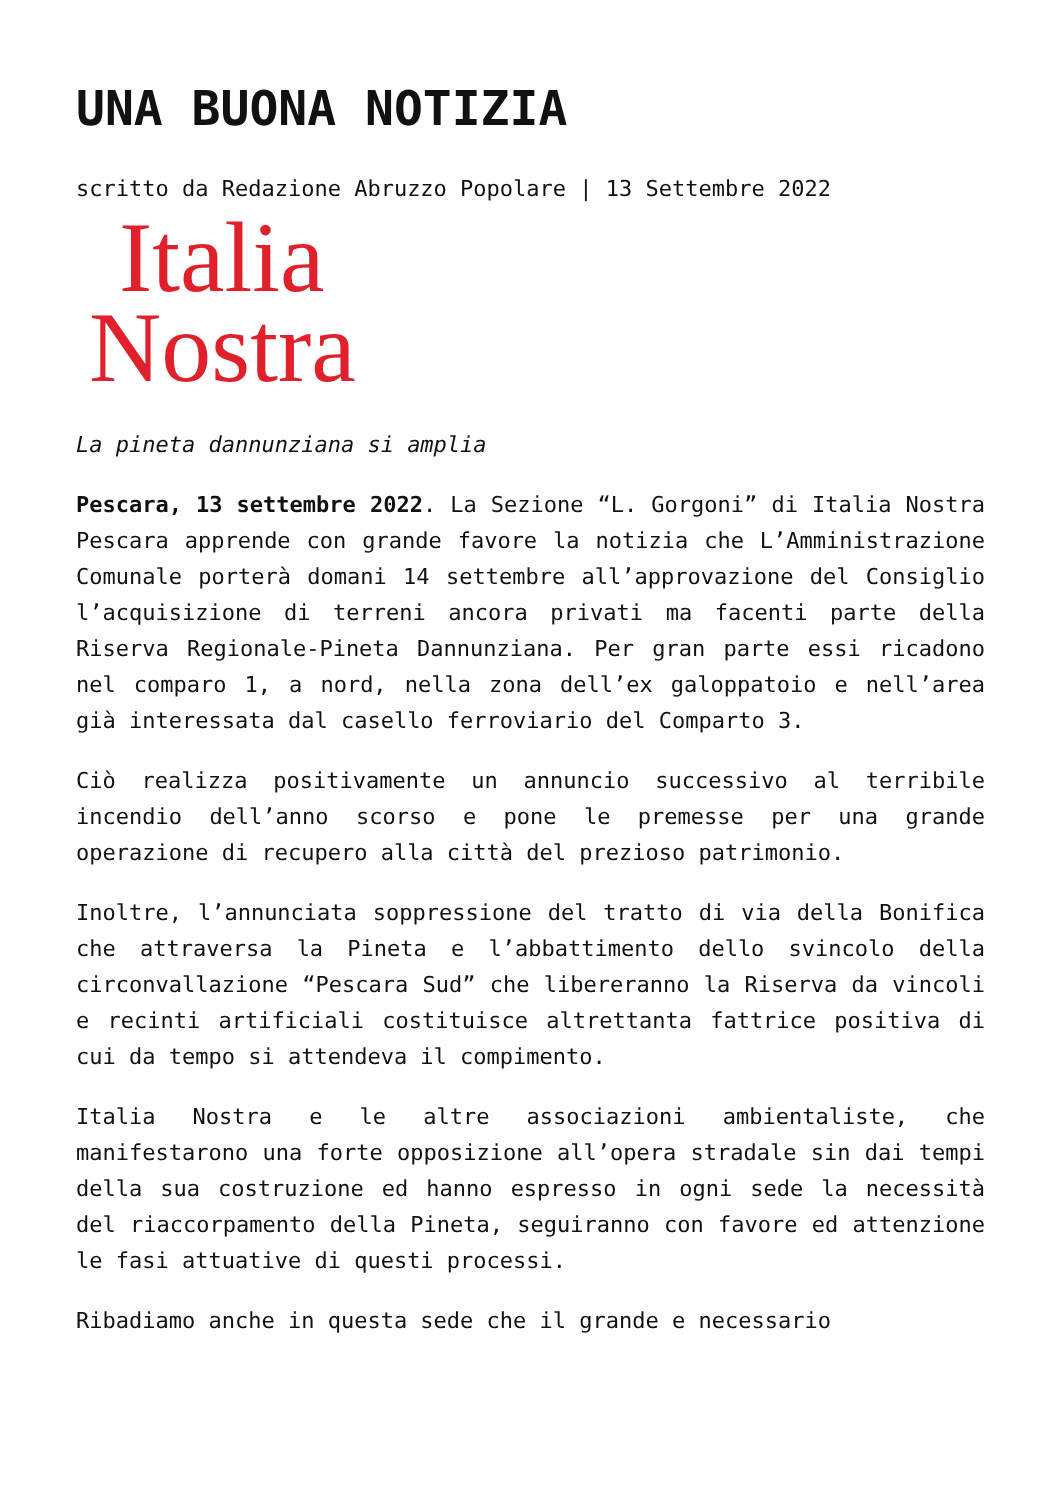UNA BUONA NOTIZIA
scritto da Redazione Abruzzo Popolare | 13 Settembre 2022
Italia
Nostra
La pineta dannunziana si amplia
Pescara, 13 settembre 2022. La Sezione “L. Gorgoni” di Italia Nostra Pescara apprende con grande favore la notizia che L’Amministrazione Comunale porterà domani 14 settembre all’approvazione del Consiglio l’acquisizione di terreni ancora privati ma facenti parte della Riserva Regionale-Pineta Dannunziana. Per gran parte essi ricadono nel comparo 1, a nord, nella zona dell’ex galoppatoio e nell’area già interessata dal casello ferroviario del Comparto 3.
Ciò realizza positivamente un annuncio successivo al terribile incendio dell’anno scorso e pone le premesse per una grande operazione di recupero alla città del prezioso patrimonio.
Inoltre, l’annunciata soppressione del tratto di via della Bonifica che attraversa la Pineta e l’abbattimento dello svincolo della circonvallazione “Pescara Sud” che libereranno la Riserva da vincoli e recinti artificiali costituisce altrettanta fattrice positiva di cui da tempo si attendeva il compimento.
Italia Nostra e le altre associazioni ambientaliste, che manifestarono una forte opposizione all’opera stradale sin dai tempi della sua costruzione ed hanno espresso in ogni sede la necessità del riaccorpamento della Pineta, seguiranno con favore ed attenzione le fasi attuative di questi processi.
Ribadiamo anche in questa sede che il grande e necessario